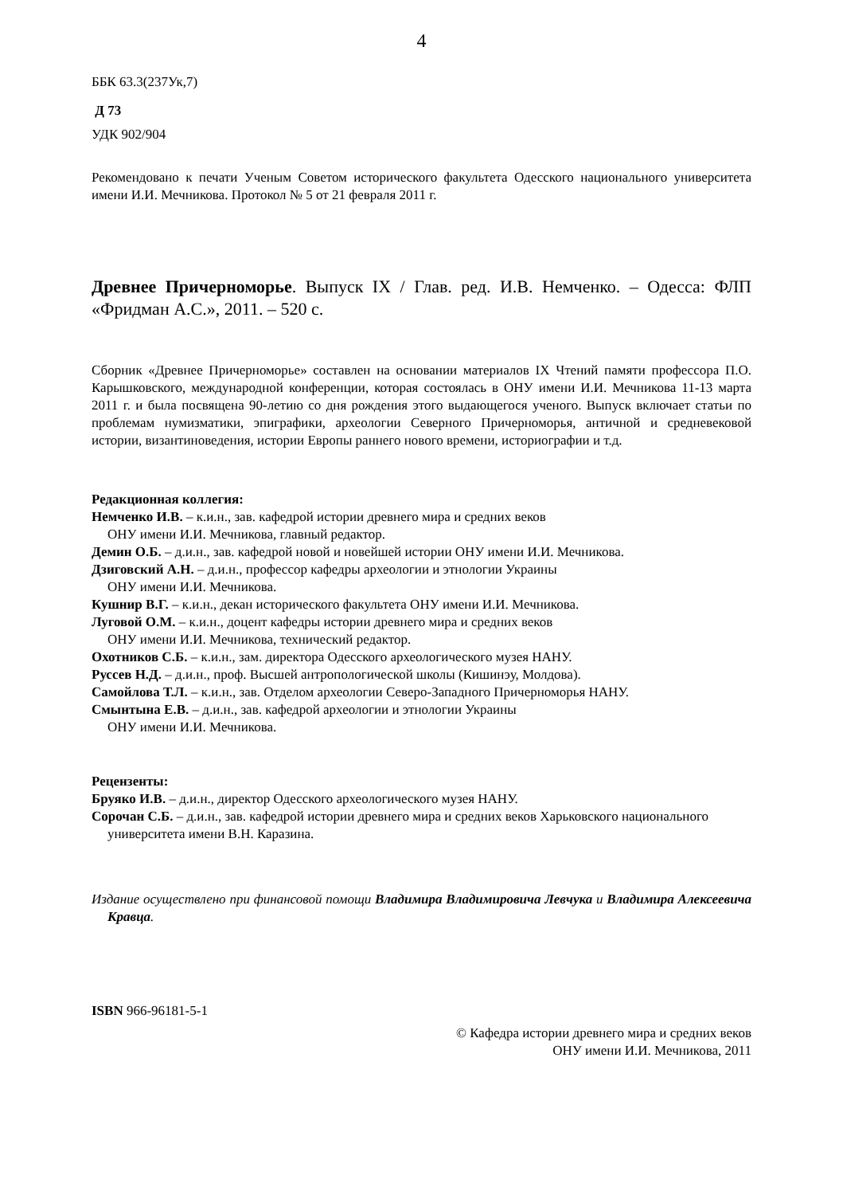4
ББК 63.3(237Ук,7)
Д 73
УДК 902/904
Рекомендовано к печати Ученым Советом исторического факультета Одесского национального университета имени И.И. Мечникова. Протокол № 5 от 21 февраля 2011 г.
Древнее Причерноморье. Выпуск IX / Глав. ред. И.В. Немченко. – Одесса: ФЛП «Фридман А.С.», 2011. – 520 с.
Сборник «Древнее Причерноморье» составлен на основании материалов IX Чтений памяти профессора П.О. Карышковского, международной конференции, которая состоялась в ОНУ имени И.И. Мечникова 11-13 марта 2011 г. и была посвящена 90-летию со дня рождения этого выдающегося ученого. Выпуск включает статьи по проблемам нумизматики, эпиграфики, археологии Северного Причерноморья, античной и средневековой истории, византиноведения, истории Европы раннего нового времени, историографии и т.д.
Редакционная коллегия:
Немченко И.В. – к.и.н., зав. кафедрой истории древнего мира и средних веков
ОНУ имени И.И. Мечникова, главный редактор.
Демин О.Б. – д.и.н., зав. кафедрой новой и новейшей истории ОНУ имени И.И. Мечникова.
Дзиговский А.Н. – д.и.н., профессор кафедры археологии и этнологии Украины
ОНУ имени И.И. Мечникова.
Кушнир В.Г. – к.и.н., декан исторического факультета ОНУ имени И.И. Мечникова.
Луговой О.М. – к.и.н., доцент кафедры истории древнего мира и средних веков
ОНУ имени И.И. Мечникова, технический редактор.
Охотников С.Б. – к.и.н., зам. директора Одесского археологического музея НАНУ.
Руссев Н.Д. – д.и.н., проф. Высшей антропологической школы (Кишинэу, Молдова).
Самойлова Т.Л. – к.и.н., зав. Отделом археологии Северо-Западного Причерноморья НАНУ.
Смынтына Е.В. – д.и.н., зав. кафедрой археологии и этнологии Украины
ОНУ имени И.И. Мечникова.
Рецензенты:
Бруяко И.В. – д.и.н., директор Одесского археологического музея НАНУ.
Сорочан С.Б. – д.и.н., зав. кафедрой истории древнего мира и средних веков Харьковского национального университета имени В.Н. Каразина.
Издание осуществлено при финансовой помощи Владимира Владимировича Левчука и Владимира Алексеевича Кравца.
ISBN 966-96181-5-1
© Кафедра истории древнего мира и средних веков
ОНУ имени И.И. Мечникова, 2011